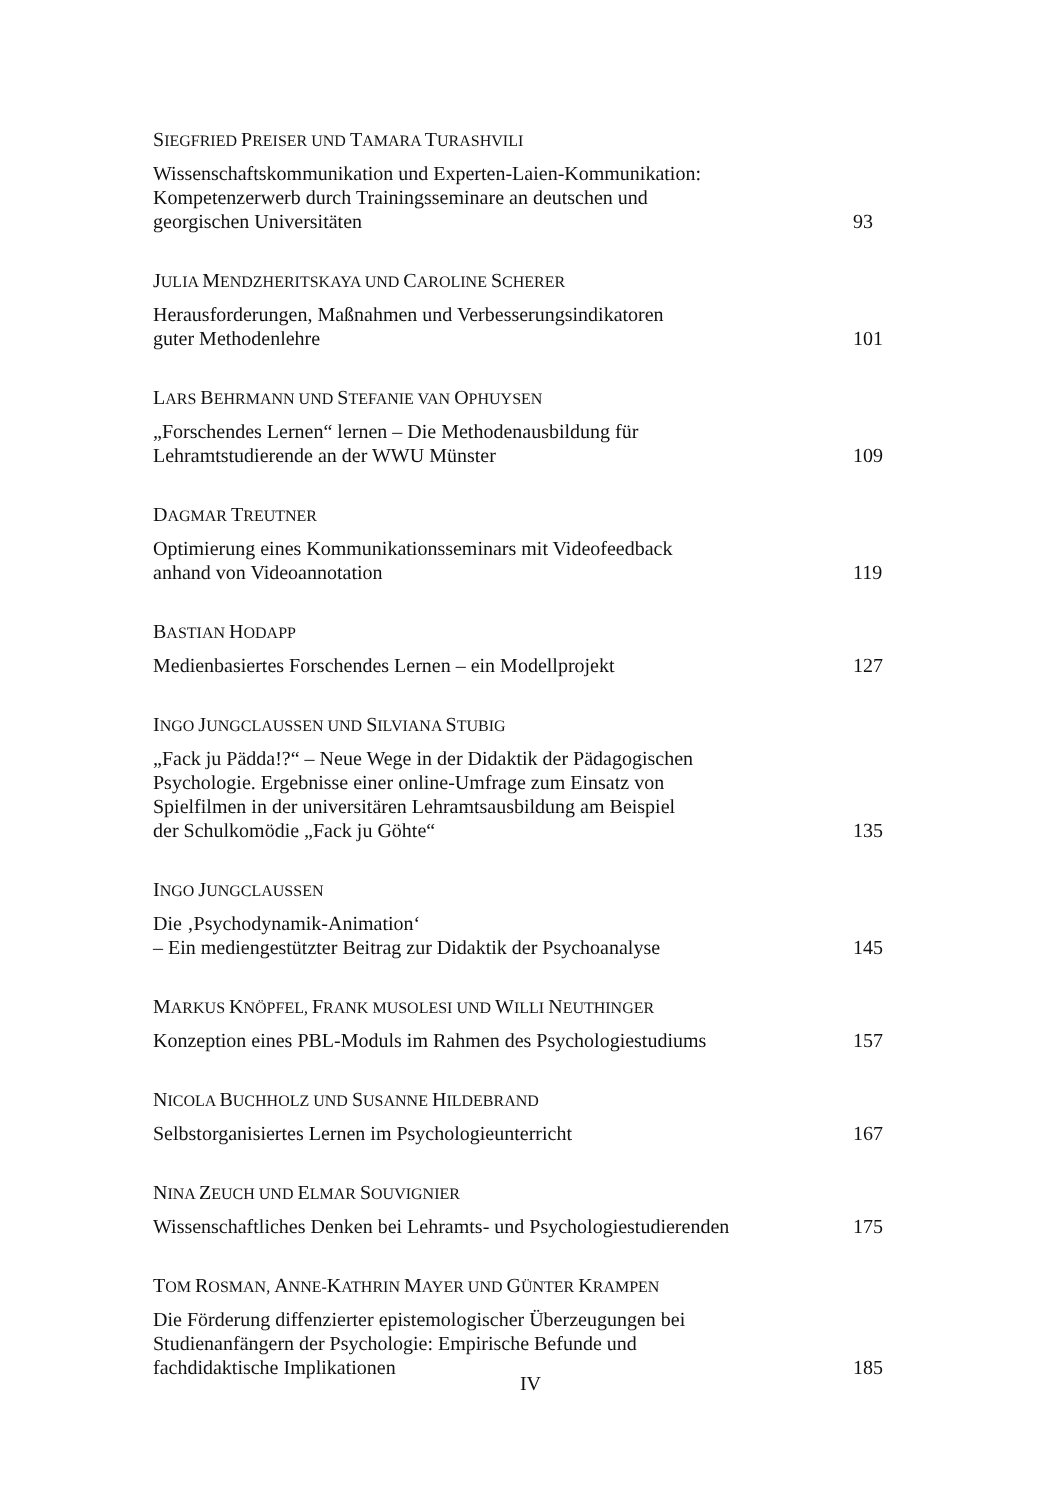SIEGFRIED PREISER UND TAMARA TURASHVILI
Wissenschaftskommunikation und Experten-Laien-Kommunikation:
Kompetenzerwerb durch Trainingsseminare an deutschen und
georgischen Universitäten
93
JULIA MENDZHERITSKAYA UND CAROLINE SCHERER
Herausforderungen, Maßnahmen und Verbesserungsindikatoren
guter Methodenlehre
101
LARS BEHRMANN UND STEFANIE VAN OPHUYSEN
„Forschendes Lernen“ lernen – Die Methodenausbildung für
Lehramtstudierende an der WWU Münster
109
DAGMAR TREUTNER
Optimierung eines Kommunikationsseminars mit Videofeedback
anhand von Videoannotation
119
BASTIAN HODAPP
Medienbasiertes Forschendes Lernen – ein Modellprojekt
127
INGO JUNGCLAUSSEN UND SILVIANA STUBIG
„Fack ju Pädda!?“ – Neue Wege in der Didaktik der Pädagogischen
Psychologie. Ergebnisse einer online-Umfrage zum Einsatz von
Spielfilmen in der universitären Lehramtsausbildung am Beispiel
der Schulkomödie „Fack ju Göhte“
135
INGO JUNGCLAUSSEN
Die ‚Psychodynamik-Animation‘
– Ein mediengestützter Beitrag zur Didaktik der Psychoanalyse
145
MARKUS KNÖPFEL, FRANK MUSOLESI UND WILLI NEUTHINGER
Konzeption eines PBL-Moduls im Rahmen des Psychologiestudiums
157
NICOLA BUCHHOLZ UND SUSANNE HILDEBRAND
Selbstorganisiertes Lernen im Psychologieunterricht
167
NINA ZEUCH UND ELMAR SOUVIGNIER
Wissenschaftliches Denken bei Lehramts- und Psychologiestudierenden
175
TOM ROSMAN, ANNE-KATHRIN MAYER UND GÜNTER KRAMPEN
Die Förderung diffenzierter epistemologischer Überzeugungen bei
Studienanfängern der Psychologie: Empirische Befunde und
fachdidaktische Implikationen
185
IV